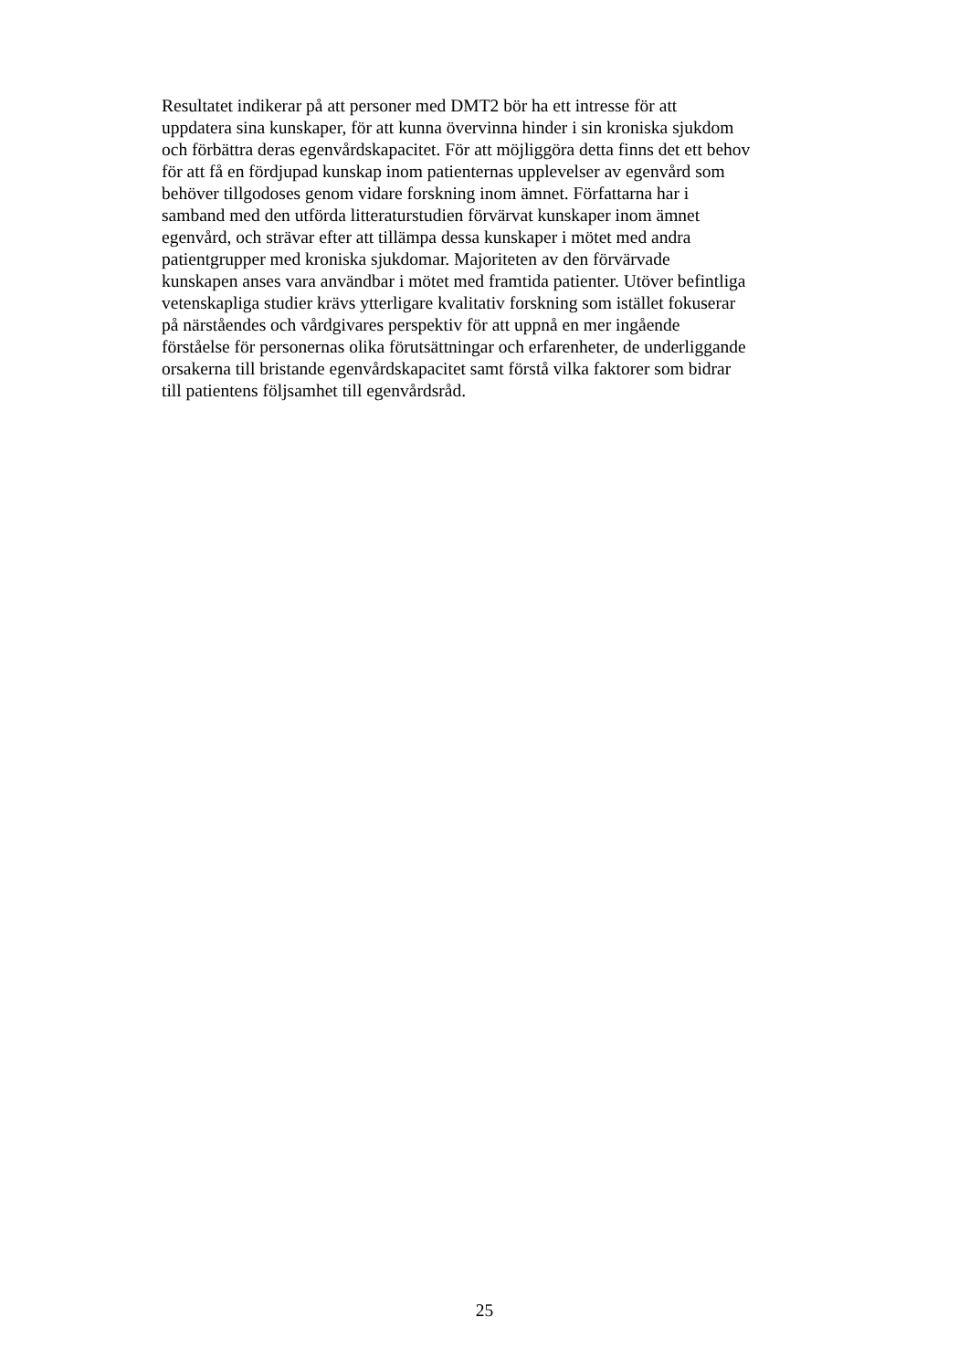Resultatet indikerar på att personer med DMT2 bör ha ett intresse för att
uppdatera sina kunskaper, för att kunna övervinna hinder i sin kroniska sjukdom
och förbättra deras egenvårdskapacitet. För att möjliggöra detta finns det ett behov
för att få en fördjupad kunskap inom patienternas upplevelser av egenvård som
behöver tillgodoses genom vidare forskning inom ämnet. Författarna har i
samband med den utförda litteraturstudien förvärvat kunskaper inom ämnet
egenvård, och strävar efter att tillämpa dessa kunskaper i mötet med andra
patientgrupper med kroniska sjukdomar. Majoriteten av den förvärvade
kunskapen anses vara användbar i mötet med framtida patienter. Utöver befintliga
vetenskapliga studier krävs ytterligare kvalitativ forskning som istället fokuserar
på närståendes och vårdgivares perspektiv för att uppnå en mer ingående
förståelse för personernas olika förutsättningar och erfarenheter, de underliggande
orsakerna till bristande egenvårdskapacitet samt förstå vilka faktorer som bidrar
till patientens följsamhet till egenvårdsråd.
25